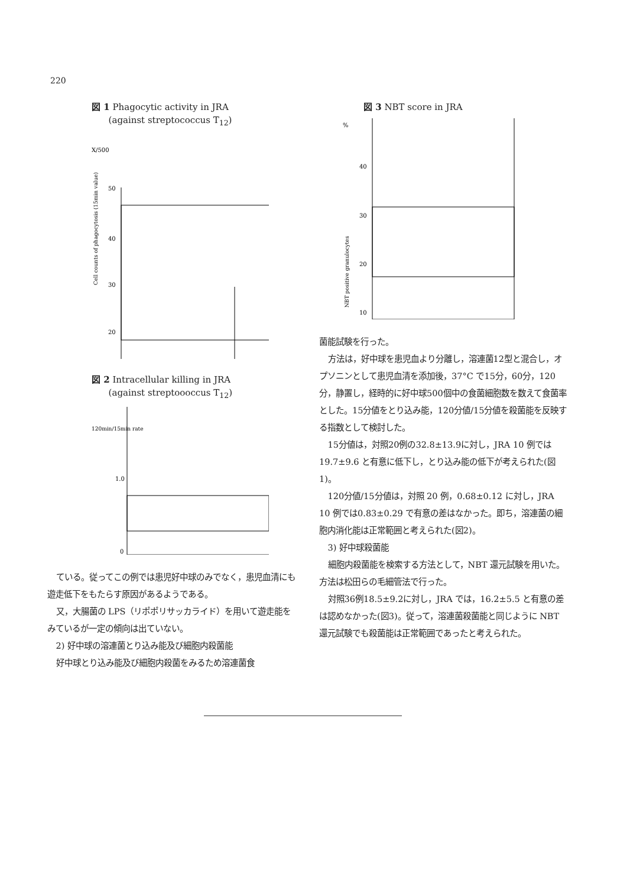220
図 1 Phagocytic activity in JRA
(against streptococcus T<sub>12</sub>)
X/500
50
40
30
20
Cell counts of phagocytosis (15min value)
図 2 Intracellular killing in JRA
(against streptoooccus T<sub>12</sub>)
120min/15min rate
1.0
0
ている。従ってこの例では患児好中球のみでなく，患児血清にも遊走低下をもたらす原因があるようである。
又，大腸菌の LPS（リポポリサッカライド）を用いて遊走能をみているが一定の傾向は出ていない。
2) 好中球の溶連菌とり込み能及び細胞内殺菌能
好中球とり込み能及び細胞内殺菌をみるため溶連菌食
図 3 NBT score in JRA
%
40
30
20
10
NBT positive granulocytes
菌能試験を行った。
方法は，好中球を患児血より分離し，溶連菌12型と混合し，オプソニンとして患児血清を添加後，37°C で15分，60分，120分，静置し，経時的に好中球500個中の食菌細胞数を数えて食菌率とした。15分値をとり込み能，120分値/15分値を殺菌能を反映する指数として検討した。
15分値は，対照20例の32.8±13.9に対し，JRA 10 例では19.7±9.6 と有意に低下し，とり込み能の低下が考えられた(図1)。
120分値/15分値は，対照 20 例，0.68±0.12 に対し，JRA 10 例では0.83±0.29 で有意の差はなかった。即ち，溶連菌の細胞内消化能は正常範囲と考えられた(図2)。
3) 好中球殺菌能
細胞内殺菌能を検索する方法として，NBT 還元試験を用いた。方法は松田らの毛細管法で行った。
対照36例18.5±9.2に対し，JRA では，16.2±5.5 と有意の差は認めなかった(図3)。従って，溶連菌殺菌能と同じように NBT 還元試験でも殺菌能は正常範囲であったと考えられた。